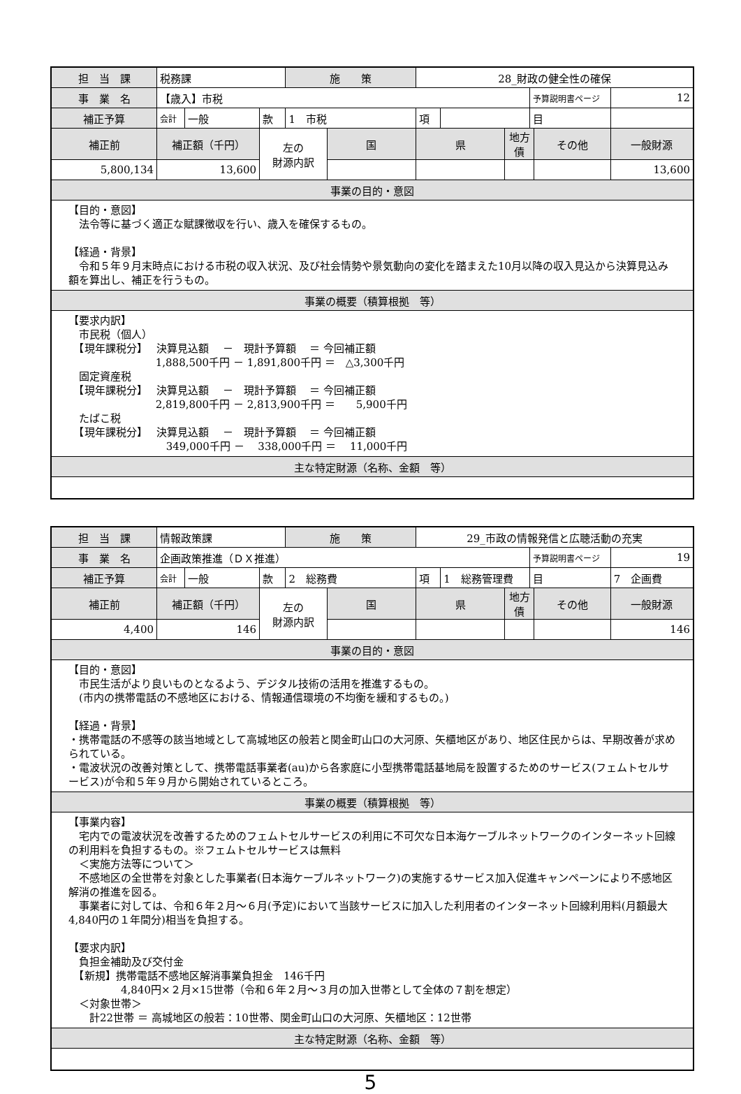| 担 当 課 | 税務課 | | | 施 策 | | 28_財政の健全性の確保 | | | | | |
| 事 業 名 | 【歳入】市税 | | | | | | | | 予算説明書ページ | | 12 |
| 補正予算 | 会計 | 一般 | 款 | 1 市税 | | 項 | | | 目 | | |
| 補正前 | 補正額（千円） | | 左の 財源内訳 | | 国 | 県 | | 地方債 | | その他 | 一般財源 |
| 5,800,134 | 13,600 | | | | | | | | | | 13,600 |
| 事業の目的・意図 | | | | | | | | | | | |
| 【目的・意図】 法令等に基づく適正な賦課徴収を行い、歳入を確保するもの。 【経過・背景】 令和５年９月末時点における市税の収入状況、及び社会情勢や景気動向の変化を踏まえた10月以降の収入見込から決算見込み額を算出し、補正を行うもの。 | | | | | | | | | | | |
| 事業の概要（積算根拠 等） | | | | | | | | | | | |
| 【要求内訳】 市民税（個人） 【現年課税分】 決算見込額 － 現計予算額 ＝ 今回補正額 1,888,500千円 － 1,891,800千円 ＝ △3,300千円 固定資産税 【現年課税分】 決算見込額 － 現計予算額 ＝ 今回補正額 2,819,800千円 － 2,813,900千円 ＝ 5,900千円 たばこ税 【現年課税分】 決算見込額 － 現計予算額 ＝ 今回補正額 349,000千円 － 338,000千円 ＝ 11,000千円 | | | | | | | | | | | |
| 主な特定財源（名称、金額 等） | | | | | | | | | | | |
| 担 当 課 | 情報政策課 | | | 施 策 | | 29_市政の情報発信と広聴活動の充実 | | | | | |
| 事 業 名 | 企画政策推進（ＤＸ推進） | | | | | | | | 予算説明書ページ | | 19 |
| 補正予算 | 会計 | 一般 | 款 | 2 総務費 | | 項 | 1 総務管理費 | | 目 | | 7 企画費 |
| 補正前 | 補正額（千円） | | 左の 財源内訳 | | 国 | 県 | | 地方債 | | その他 | 一般財源 |
| 4,400 | 146 | | | | | | | | | | 146 |
| 事業の目的・意図 | | | | | | | | | | | |
| 【目的・意図】 市民生活がより良いものとなるよう、デジタル技術の活用を推進するもの。 (市内の携帯電話の不感地区における、情報通信環境の不均衡を緩和するもの。) 【経過・背景】 ・携帯電話の不感等の該当地域として高城地区の般若と関金町山口の大河原、矢櫃地区があり、地区住民からは、早期改善が求められている。 ・電波状況の改善対策として、携帯電話事業者(au)から各家庭に小型携帯電話基地局を設置するためのサービス(フェムトセルサービス)が令和５年９月から開始されているところ。 | | | | | | | | | | | |
| 事業の概要（積算根拠 等） | | | | | | | | | | | |
| 【事業内容】 宅内での電波状況を改善するためのフェムトセルサービスの利用に不可欠な日本海ケーブルネットワークのインターネット回線の利用料を負担するもの。※フェムトセルサービスは無料 ＜実施方法等について＞ 不感地区の全世帯を対象とした事業者(日本海ケーブルネットワーク)の実施するサービス加入促進キャンペーンにより不感地区解消の推進を図る。 事業者に対しては、令和６年２月～６月(予定)において当該サービスに加入した利用者のインターネット回線利用料(月額最大4,840円の１年間分)相当を負担する。 【要求内訳】 負担金補助及び交付金 【新規】携帯電話不感地区解消事業負担金 146千円 4,840円×２月×15世帯（令和６年２月～３月の加入世帯として全体の７割を想定） ＜対象世帯＞ 計22世帯 ＝ 高城地区の般若：10世帯、関金町山口の大河原、矢櫃地区：12世帯 | | | | | | | | | | | |
| 主な特定財源（名称、金額 等） | | | | | | | | | | | |
5